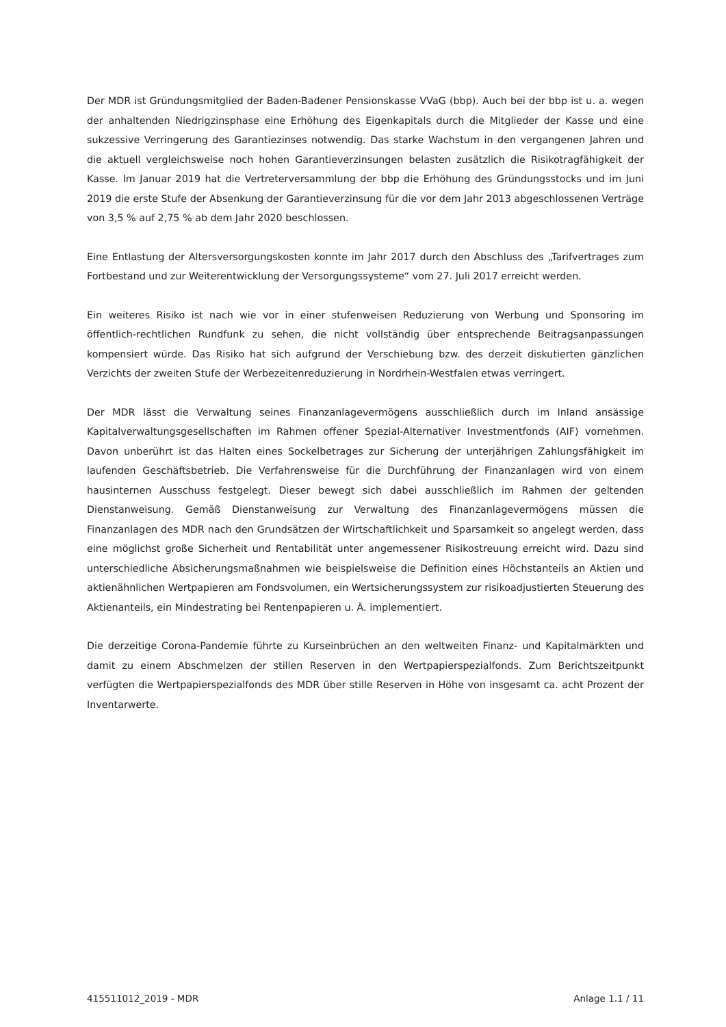Der MDR ist Gründungsmitglied der Baden-Badener Pensionskasse VVaG (bbp). Auch bei der bbp ist u. a. wegen der anhaltenden Niedrigzinsphase eine Erhöhung des Eigenkapitals durch die Mitglieder der Kasse und eine sukzessive Verringerung des Garantiezinses notwendig. Das starke Wachstum in den vergangenen Jahren und die aktuell vergleichsweise noch hohen Garantieverzinsungen belasten zusätzlich die Risikotragfähigkeit der Kasse. Im Januar 2019 hat die Vertreterversammlung der bbp die Erhöhung des Gründungsstocks und im Juni 2019 die erste Stufe der Absenkung der Garantieverzinsung für die vor dem Jahr 2013 abgeschlossenen Verträge von 3,5 % auf 2,75 % ab dem Jahr 2020 beschlossen.
Eine Entlastung der Altersversorgungskosten konnte im Jahr 2017 durch den Abschluss des „Tarifvertrages zum Fortbestand und zur Weiterentwicklung der Versorgungssysteme“ vom 27. Juli 2017 erreicht werden.
Ein weiteres Risiko ist nach wie vor in einer stufenweisen Reduzierung von Werbung und Sponsoring im öffentlich-rechtlichen Rundfunk zu sehen, die nicht vollständig über entsprechende Beitragsanpassungen kompensiert würde. Das Risiko hat sich aufgrund der Verschiebung bzw. des derzeit diskutierten gänzlichen Verzichts der zweiten Stufe der Werbezeitenreduzierung in Nordrhein-Westfalen etwas verringert.
Der MDR lässt die Verwaltung seines Finanzanlagevermögens ausschließlich durch im Inland ansässige Kapitalverwaltungsgesellschaften im Rahmen offener Spezial-Alternativer Investmentfonds (AIF) vornehmen. Davon unberührt ist das Halten eines Sockelbetrages zur Sicherung der unterjährigen Zahlungsfähigkeit im laufenden Geschäftsbetrieb. Die Verfahrensweise für die Durchführung der Finanzanlagen wird von einem hausinternen Ausschuss festgelegt. Dieser bewegt sich dabei ausschließlich im Rahmen der geltenden Dienstanweisung. Gemäß Dienstanweisung zur Verwaltung des Finanzanlagevermögens müssen die Finanzanlagen des MDR nach den Grundsätzen der Wirtschaftlichkeit und Sparsamkeit so angelegt werden, dass eine möglichst große Sicherheit und Rentabilität unter angemessener Risikostreuung erreicht wird. Dazu sind unterschiedliche Absicherungsmaßnahmen wie beispielsweise die Definition eines Höchstanteils an Aktien und aktienähnlichen Wertpapieren am Fondsvolumen, ein Wertsicherungssystem zur risikoadjustierten Steuerung des Aktienanteils, ein Mindestrating bei Rentenpapieren u. Ä. implementiert.
Die derzeitige Corona-Pandemie führte zu Kurseinbrüchen an den weltweiten Finanz- und Kapitalmärkten und damit zu einem Abschmelzen der stillen Reserven in den Wertpapierspezialfonds. Zum Berichtszeitpunkt verfügten die Wertpapierspezialfonds des MDR über stille Reserven in Höhe von insgesamt ca. acht Prozent der Inventarwerte.
415511012_2019 - MDR Anlage 1.1 / 11